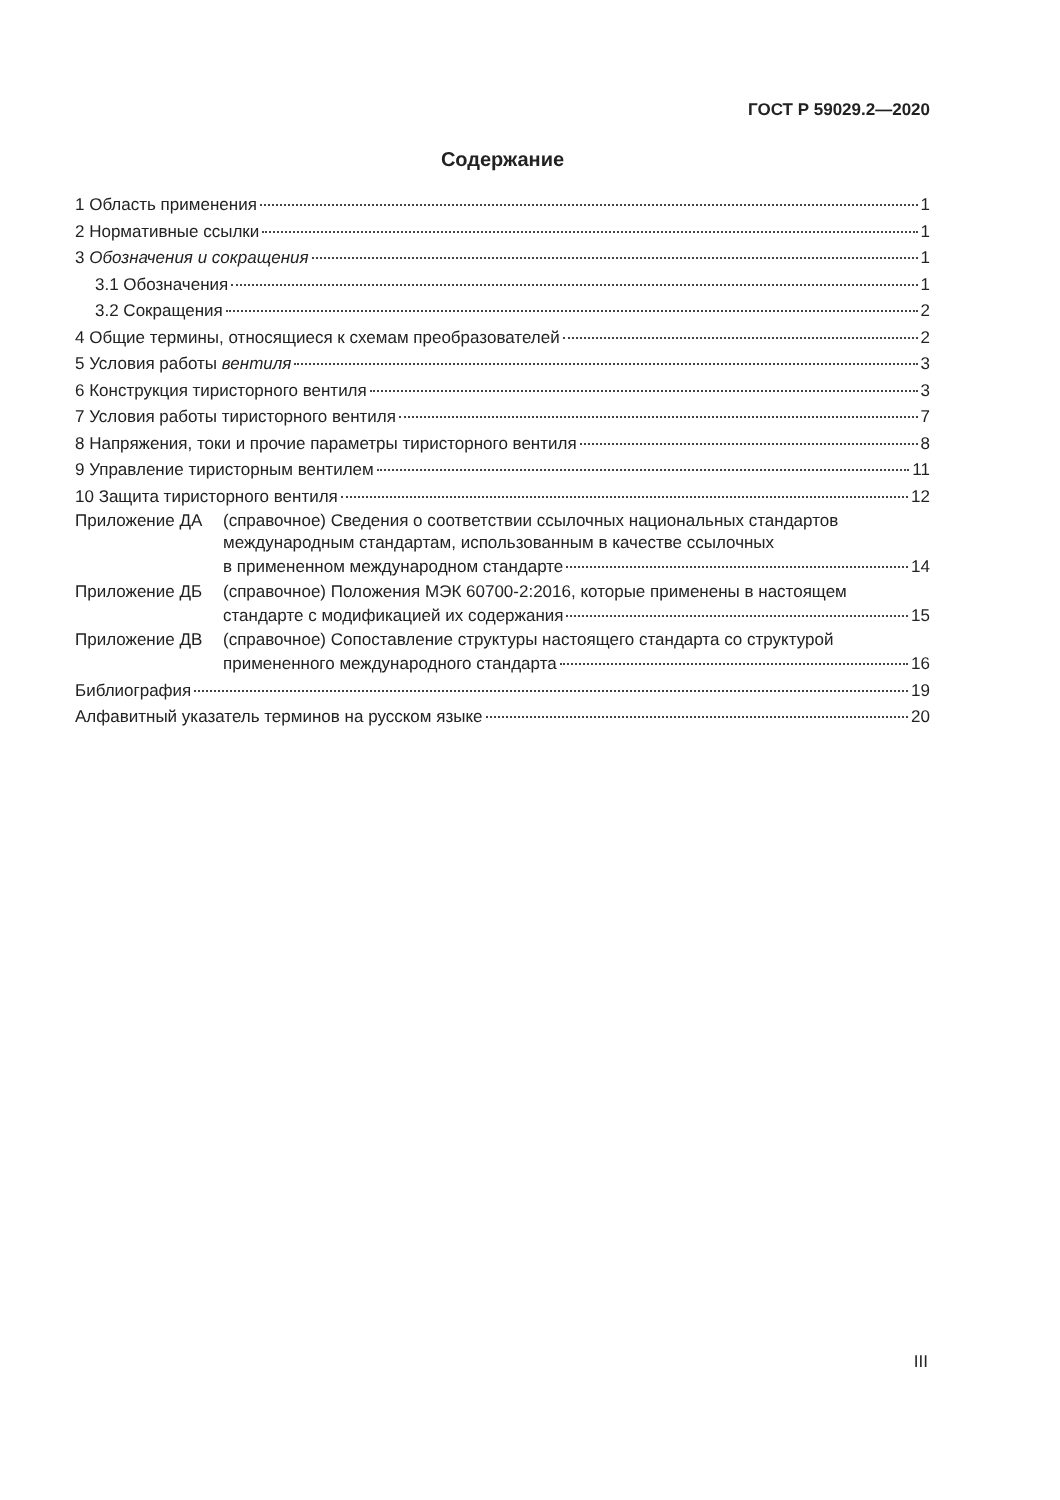ГОСТ Р 59029.2—2020
Содержание
1 Область применения 1
2 Нормативные ссылки 1
3 Обозначения и сокращения 1
3.1 Обозначения 1
3.2 Сокращения 2
4 Общие термины, относящиеся к схемам преобразователей 2
5 Условия работы вентиля 3
6 Конструкция тиристорного вентиля 3
7 Условия работы тиристорного вентиля 7
8 Напряжения, токи и прочие параметры тиристорного вентиля 8
9 Управление тиристорным вентилем 11
10 Защита тиристорного вентиля 12
Приложение ДА (справочное) Сведения о соответствии ссылочных национальных стандартов
международным стандартам, использованным в качестве ссылочных
в примененном международном стандарте 14
Приложение ДБ (справочное) Положения МЭК 60700-2:2016, которые применены в настоящем
стандарте с модификацией их содержания 15
Приложение ДВ (справочное) Сопоставление структуры настоящего стандарта со структурой
примененного международного стандарта 16
Библиография 19
Алфавитный указатель терминов на русском языке 20
III